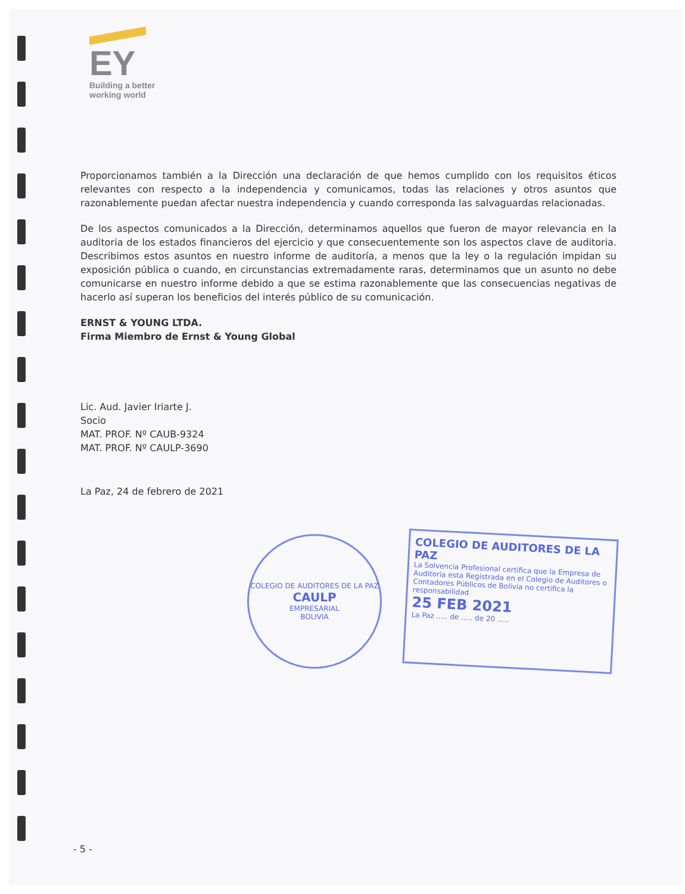EY
Building a better
working world
Proporcionamos también a la Dirección una declaración de que hemos cumplido con los requisitos éticos relevantes con respecto a la independencia y comunicamos, todas las relaciones y otros asuntos que razonablemente puedan afectar nuestra independencia y cuando corresponda las salvaguardas relacionadas.
De los aspectos comunicados a la Dirección, determinamos aquellos que fueron de mayor relevancia en la auditoria de los estados financieros del ejercicio y que consecuentemente son los aspectos clave de auditoria. Describimos estos asuntos en nuestro informe de auditoría, a menos que la ley o la regulación impidan su exposición pública o cuando, en circunstancias extremadamente raras, determinamos que un asunto no debe comunicarse en nuestro informe debido a que se estima razonablemente que las consecuencias negativas de hacerlo así superan los beneficios del interés público de su comunicación.
ERNST & YOUNG LTDA.
Firma Miembro de Ernst & Young Global
Lic. Aud. Javier Iriarte J.
Socio
MAT. PROF. Nº CAUB-9324
MAT. PROF. Nº CAULP-3690
La Paz, 24 de febrero de 2021
COLEGIO DE AUDITORES DE LA PAZ
CAULP
EMPRESARIAL
BOLIVIA
COLEGIO DE AUDITORES DE LA PAZ
La Solvencia Profesional certifica que la Empresa de Auditoria esta Registrada en el Colegio de Auditores o Contadores Públicos de Bolivia no certifica la responsabilidad
25 FEB 2021
La Paz ..... de ..... de 20 .....
- 5 -